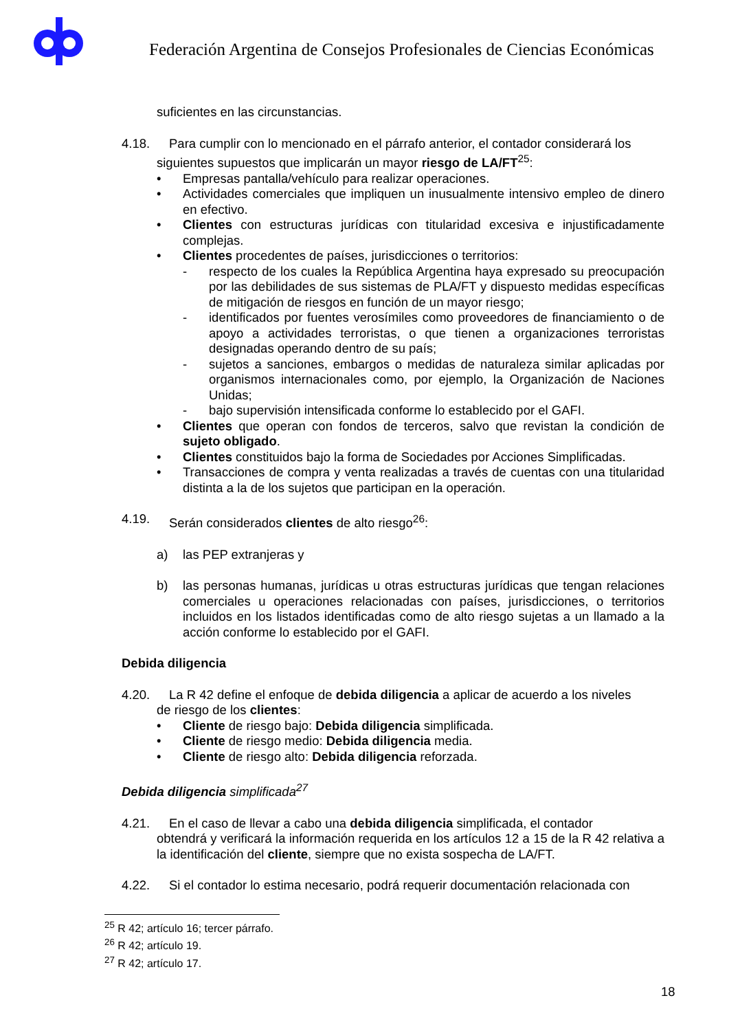Federación Argentina de Consejos Profesionales de Ciencias Económicas
suficientes en las circunstancias.
4.18. Para cumplir con lo mencionado en el párrafo anterior, el contador considerará los
siguientes supuestos que implicarán un mayor riesgo de LA/FT<sup>25</sup>:
• Empresas pantalla/vehículo para realizar operaciones.
• Actividades comerciales que impliquen un inusualmente intensivo empleo de dinero en efectivo.
• Clientes con estructuras jurídicas con titularidad excesiva e injustificadamente complejas.
• Clientes procedentes de países, jurisdicciones o territorios:
- respecto de los cuales la República Argentina haya expresado su preocupación por las debilidades de sus sistemas de PLA/FT y dispuesto medidas específicas de mitigación de riesgos en función de un mayor riesgo;
- identificados por fuentes verosímiles como proveedores de financiamiento o de apoyo a actividades terroristas, o que tienen a organizaciones terroristas designadas operando dentro de su país;
- sujetos a sanciones, embargos o medidas de naturaleza similar aplicadas por organismos internacionales como, por ejemplo, la Organización de Naciones Unidas;
- bajo supervisión intensificada conforme lo establecido por el GAFI.
• Clientes que operan con fondos de terceros, salvo que revistan la condición de sujeto obligado.
• Clientes constituidos bajo la forma de Sociedades por Acciones Simplificadas.
• Transacciones de compra y venta realizadas a través de cuentas con una titularidad distinta a la de los sujetos que participan en la operación.
4.19. Serán considerados clientes de alto riesgo<sup>26</sup>:
a) las PEP extranjeras y
b) las personas humanas, jurídicas u otras estructuras jurídicas que tengan relaciones comerciales u operaciones relacionadas con países, jurisdicciones, o territorios incluidos en los listados identificadas como de alto riesgo sujetas a un llamado a la acción conforme lo establecido por el GAFI.
Debida diligencia
4.20. La R 42 define el enfoque de debida diligencia a aplicar de acuerdo a los niveles
de riesgo de los clientes:
• Cliente de riesgo bajo: Debida diligencia simplificada.
• Cliente de riesgo medio: Debida diligencia media.
• Cliente de riesgo alto: Debida diligencia reforzada.
Debida diligencia simplificada<sup>27</sup>
4.21. En el caso de llevar a cabo una debida diligencia simplificada, el contador
obtendrá y verificará la información requerida en los artículos 12 a 15 de la R 42 relativa a la identificación del cliente, siempre que no exista sospecha de LA/FT.
4.22. Si el contador lo estima necesario, podrá requerir documentación relacionada con
<sup>25</sup> R 42; artículo 16; tercer párrafo.
<sup>26</sup> R 42; artículo 19.
<sup>27</sup> R 42; artículo 17.
18